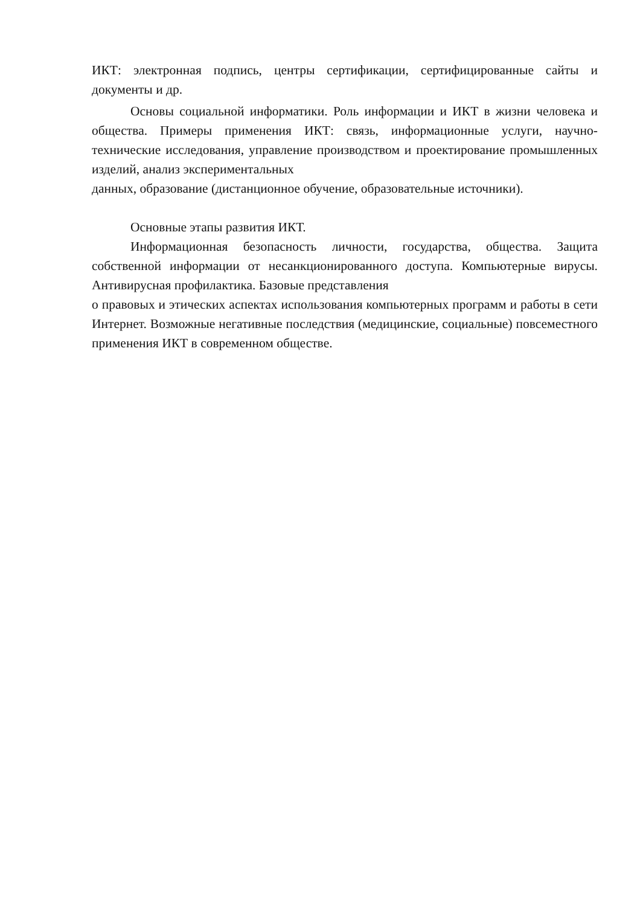ИКТ: электронная подпись, центры сертификации, сертифицированные сайты и документы и др.
Основы социальной информатики. Роль информации и ИКТ в жизни человека и общества. Примеры применения ИКТ: связь, информационные услуги, научно-технические исследования, управление производством и проектирование промышленных изделий, анализ экспериментальных
данных, образование (дистанционное обучение, образовательные источники).
Основные этапы развития ИКТ.
Информационная безопасность личности, государства, общества. Защита собственной информации от несанкционированного доступа. Компьютерные вирусы. Антивирусная профилактика. Базовые представления
о правовых и этических аспектах использования компьютерных программ и работы в сети Интернет. Возможные негативные последствия (медицинские, социальные) повсеместного применения ИКТ в современном обществе.